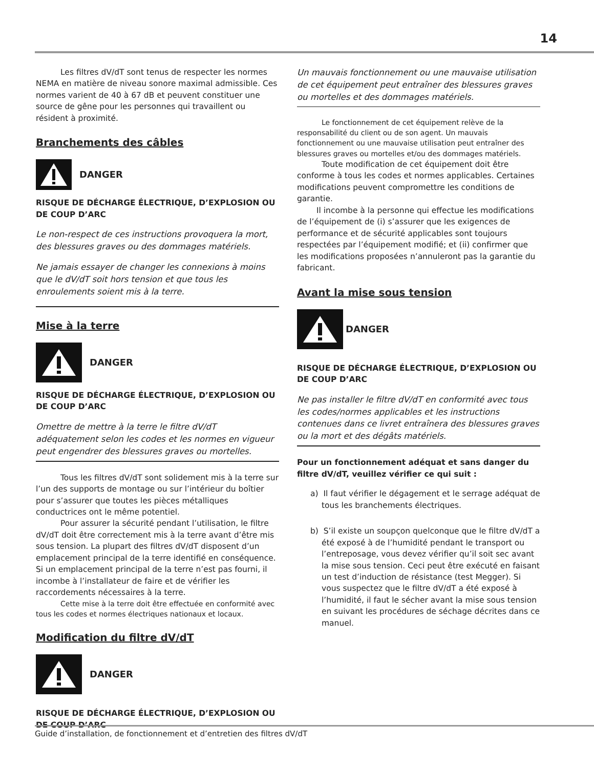14
Les filtres dV/dT sont tenus de respecter les normes NEMA en matière de niveau sonore maximal admissible. Ces normes varient de 40 à 67 dB et peuvent constituer une source de gêne pour les personnes qui travaillent ou résident à proximité.
Branchements des câbles
DANGER
RISQUE DE DÉCHARGE ÉLECTRIQUE, D’EXPLOSION OU DE COUP D’ARC
Le non-respect de ces instructions provoquera la mort, des blessures graves ou des dommages matériels.
Ne jamais essayer de changer les connexions à moins que le dV/dT soit hors tension et que tous les enroulements soient mis à la terre.
Mise à la terre
DANGER
RISQUE DE DÉCHARGE ÉLECTRIQUE, D’EXPLOSION OU DE COUP D’ARC
Omettre de mettre à la terre le filtre dV/dT adéquatement selon les codes et les normes en vigueur peut engendrer des blessures graves ou mortelles.
Tous les filtres dV/dT sont solidement mis à la terre sur l’un des supports de montage ou sur l’intérieur du boîtier pour s’assurer que toutes les pièces métalliques conductrices ont le même potentiel.
Pour assurer la sécurité pendant l’utilisation, le filtre dV/dT doit être correctement mis à la terre avant d’être mis sous tension. La plupart des filtres dV/dT disposent d’un emplacement principal de la terre identifié en conséquence. Si un emplacement principal de la terre n’est pas fourni, il incombe à l’installateur de faire et de vérifier les raccordements nécessaires à la terre.
Cette mise à la terre doit être effectuée en conformité avec tous les codes et normes électriques nationaux et locaux.
Modification du filtre dV/dT
DANGER
RISQUE DE DÉCHARGE ÉLECTRIQUE, D’EXPLOSION OU DE COUP D’ARC
Un mauvais fonctionnement ou une mauvaise utilisation de cet équipement peut entraîner des blessures graves ou mortelles et des dommages matériels.
Le fonctionnement de cet équipement relève de la responsabilité du client ou de son agent. Un mauvais fonctionnement ou une mauvaise utilisation peut entraîner des blessures graves ou mortelles et/ou des dommages matériels.
Toute modification de cet équipement doit être conforme à tous les codes et normes applicables. Certaines modifications peuvent compromettre les conditions de garantie.
Il incombe à la personne qui effectue les modifications de l’équipement de (i) s’assurer que les exigences de performance et de sécurité applicables sont toujours respectées par l’équipement modifié; et (ii) confirmer que les modifications proposées n’annuleront pas la garantie du fabricant.
Avant la mise sous tension
DANGER
RISQUE DE DÉCHARGE ÉLECTRIQUE, D’EXPLOSION OU DE COUP D’ARC
Ne pas installer le filtre dV/dT en conformité avec tous les codes/normes applicables et les instructions contenues dans ce livret entraînera des blessures graves ou la mort et des dégâts matériels.
Pour un fonctionnement adéquat et sans danger du filtre dV/dT, veuillez vérifier ce qui suit :
a) Il faut vérifier le dégagement et le serrage adéquat de tous les branchements électriques.
b) S’il existe un soupçon quelconque que le filtre dV/dT a été exposé à de l’humidité pendant le transport ou l’entreposage, vous devez vérifier qu’il soit sec avant la mise sous tension. Ceci peut être exécuté en faisant un test d’induction de résistance (test Megger). Si vous suspectez que le filtre dV/dT a été exposé à l’humidité, il faut le sécher avant la mise sous tension en suivant les procédures de séchage décrites dans ce manuel.
Guide d’installation, de fonctionnement et d’entretien des filtres dV/dT